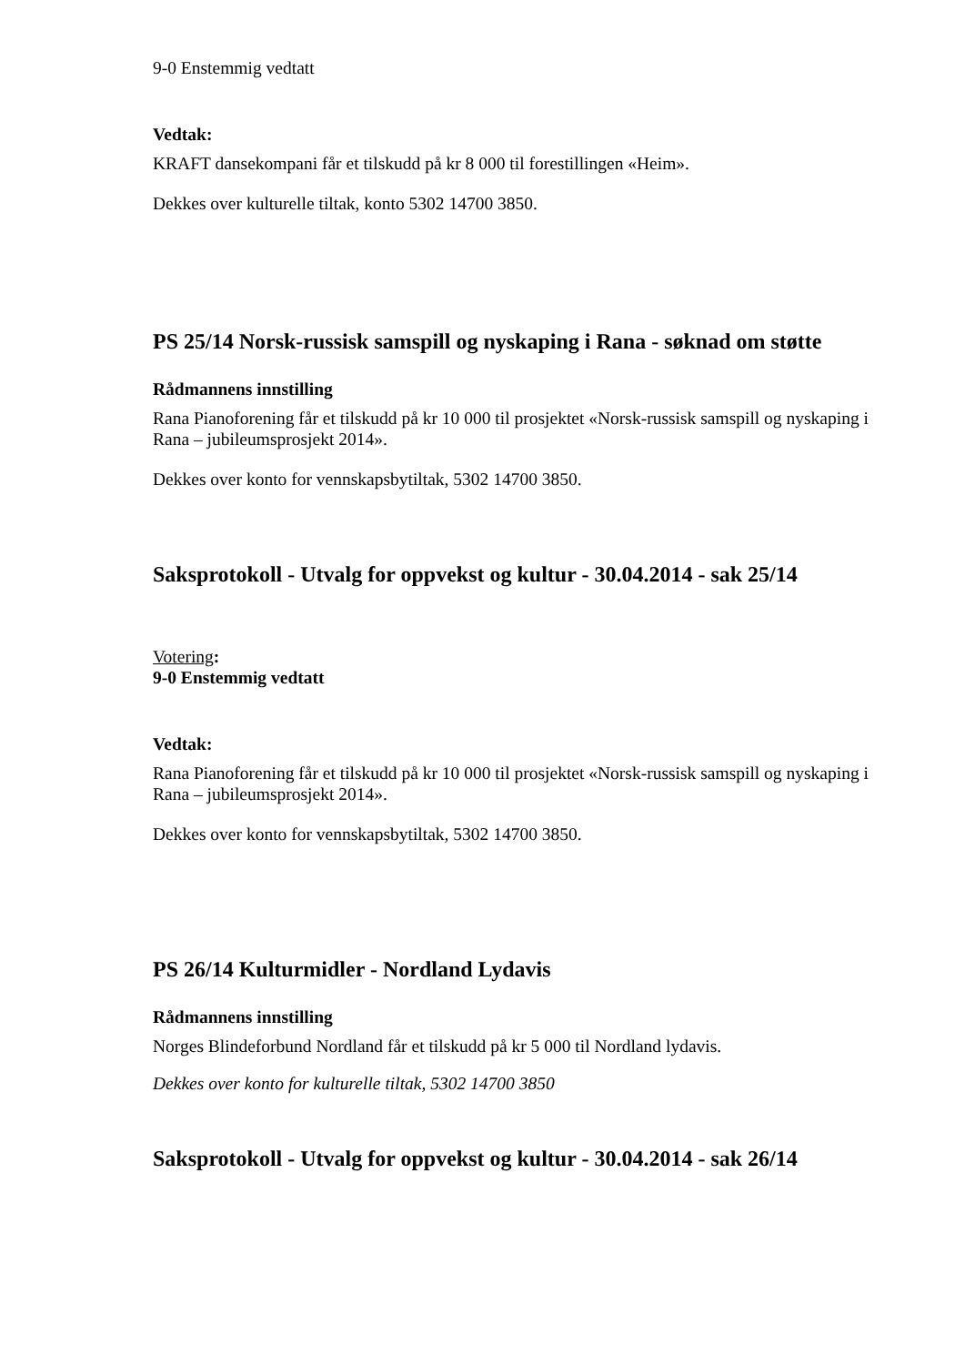9-0 Enstemmig vedtatt
Vedtak:
KRAFT dansekompani får et tilskudd på kr 8 000 til forestillingen «Heim».
Dekkes over kulturelle tiltak, konto 5302 14700 3850.
PS 25/14 Norsk-russisk samspill og nyskaping i Rana - søknad om støtte
Rådmannens innstilling
Rana Pianoforening får et tilskudd på kr 10 000 til prosjektet «Norsk-russisk samspill og nyskaping i Rana – jubileumsprosjekt 2014».
Dekkes over konto for vennskapsbytiltak, 5302 14700 3850.
Saksprotokoll - Utvalg for oppvekst og kultur - 30.04.2014 - sak 25/14
Votering:
9-0 Enstemmig vedtatt
Vedtak:
Rana Pianoforening får et tilskudd på kr 10 000 til prosjektet «Norsk-russisk samspill og nyskaping i Rana – jubileumsprosjekt 2014».
Dekkes over konto for vennskapsbytiltak, 5302 14700 3850.
PS 26/14 Kulturmidler - Nordland Lydavis
Rådmannens innstilling
Norges Blindeforbund Nordland får et tilskudd på kr 5 000 til Nordland lydavis.
Dekkes over konto for kulturelle tiltak, 5302 14700 3850
Saksprotokoll - Utvalg for oppvekst og kultur - 30.04.2014 - sak 26/14